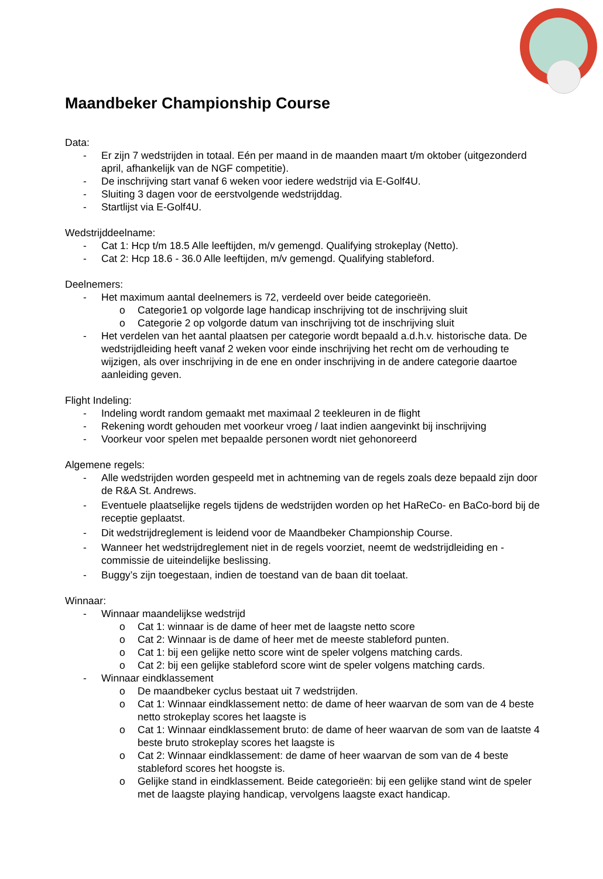Maandbeker Championship Course
Data:
- Er zijn 7 wedstrijden in totaal. Eén per maand in de maanden maart t/m oktober (uitgezonderd april, afhankelijk van de NGF competitie).
- De inschrijving start vanaf 6 weken voor iedere wedstrijd via E-Golf4U.
- Sluiting 3 dagen voor de eerstvolgende wedstrijddag.
- Startlijst via E-Golf4U.
Wedstrijddeelname:
- Cat 1: Hcp t/m 18.5 Alle leeftijden, m/v gemengd. Qualifying strokeplay (Netto).
- Cat 2: Hcp 18.6 - 36.0 Alle leeftijden, m/v gemengd. Qualifying stableford.
Deelnemers:
- Het maximum aantal deelnemers is 72, verdeeld over beide categorieën.
o Categorie1 op volgorde lage handicap inschrijving tot de inschrijving sluit
o Categorie 2 op volgorde datum van inschrijving tot de inschrijving sluit
- Het verdelen van het aantal plaatsen per categorie wordt bepaald a.d.h.v. historische data. De wedstrijdleiding heeft vanaf 2 weken voor einde inschrijving het recht om de verhouding te wijzigen, als over inschrijving in de ene en onder inschrijving in de andere categorie daartoe aanleiding geven.
Flight Indeling:
- Indeling wordt random gemaakt met maximaal 2 teekleuren in de flight
- Rekening wordt gehouden met voorkeur vroeg / laat indien aangevinkt bij inschrijving
- Voorkeur voor spelen met bepaalde personen wordt niet gehonoreerd
Algemene regels:
- Alle wedstrijden worden gespeeld met in achtneming van de regels zoals deze bepaald zijn door de R&A St. Andrews.
- Eventuele plaatselijke regels tijdens de wedstrijden worden op het HaReCo- en BaCo-bord bij de receptie geplaatst.
- Dit wedstrijdreglement is leidend voor de Maandbeker Championship Course.
- Wanneer het wedstrijdreglement niet in de regels voorziet, neemt de wedstrijdleiding en -commissie de uiteindelijke beslissing.
- Buggy’s zijn toegestaan, indien de toestand van de baan dit toelaat.
Winnaar:
- Winnaar maandelijkse wedstrijd
o Cat 1: winnaar is de dame of heer met de laagste netto score
o Cat 2: Winnaar is de dame of heer met de meeste stableford punten.
o Cat 1: bij een gelijke netto score wint de speler volgens matching cards.
o Cat 2: bij een gelijke stableford score wint de speler volgens matching cards.
- Winnaar eindklassement
o De maandbeker cyclus bestaat uit 7 wedstrijden.
o Cat 1: Winnaar eindklassement netto: de dame of heer waarvan de som van de 4 beste netto strokeplay scores het laagste is
o Cat 1: Winnaar eindklassement bruto: de dame of heer waarvan de som van de laatste 4 beste bruto strokeplay scores het laagste is
o Cat 2: Winnaar eindklassement: de dame of heer waarvan de som van de 4 beste stableford scores het hoogste is.
o Gelijke stand in eindklassement. Beide categorieën: bij een gelijke stand wint de speler met de laagste playing handicap, vervolgens laagste exact handicap.